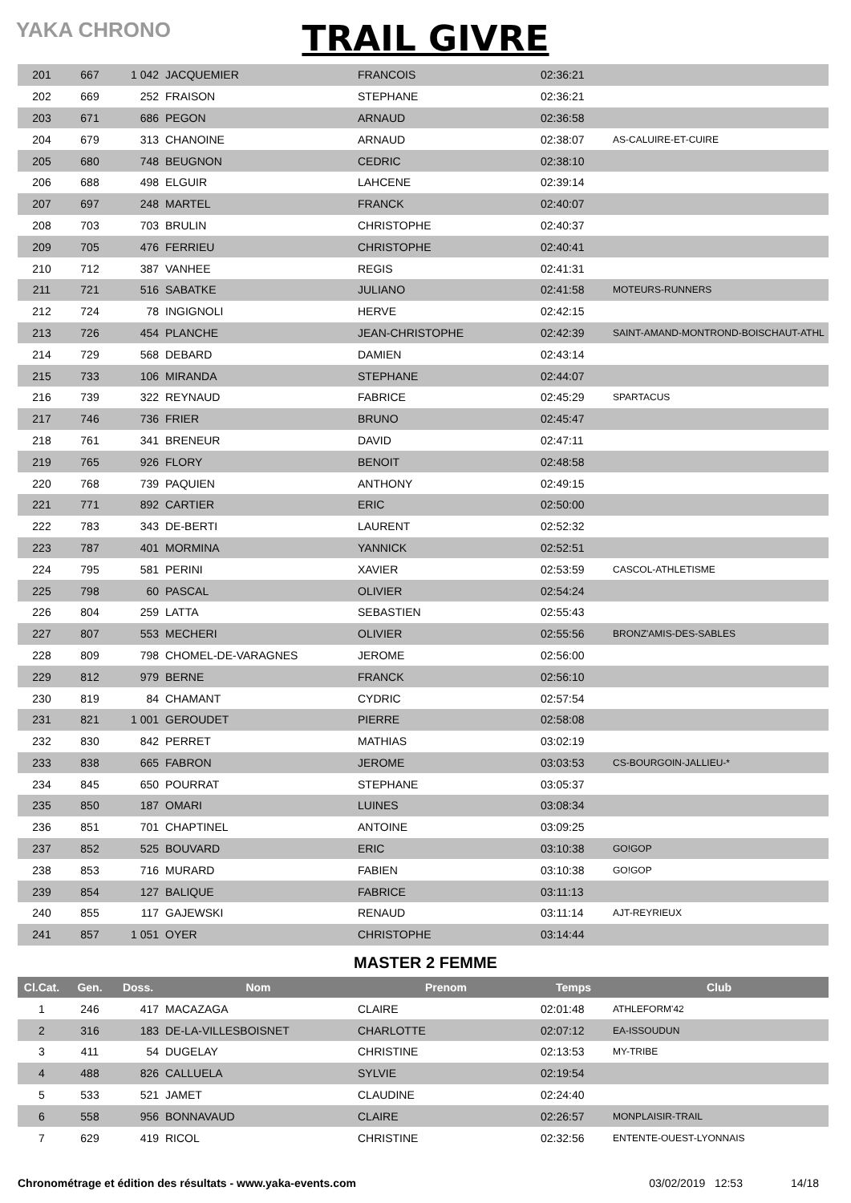YAKA CHRONO
TRAIL GIVRE
| 201 | 667 | 1 042 | JACQUEMIER | FRANCOIS | 02:36:21 | |
| 202 | 669 | 252 | FRAISON | STEPHANE | 02:36:21 | |
| 203 | 671 | 686 | PEGON | ARNAUD | 02:36:58 | |
| 204 | 679 | 313 | CHANOINE | ARNAUD | 02:38:07 | AS-CALUIRE-ET-CUIRE |
| 205 | 680 | 748 | BEUGNON | CEDRIC | 02:38:10 | |
| 206 | 688 | 498 | ELGUIR | LAHCENE | 02:39:14 | |
| 207 | 697 | 248 | MARTEL | FRANCK | 02:40:07 | |
| 208 | 703 | 703 | BRULIN | CHRISTOPHE | 02:40:37 | |
| 209 | 705 | 476 | FERRIEU | CHRISTOPHE | 02:40:41 | |
| 210 | 712 | 387 | VANHEE | REGIS | 02:41:31 | |
| 211 | 721 | 516 | SABATKE | JULIANO | 02:41:58 | MOTEURS-RUNNERS |
| 212 | 724 | 78 | INGIGNOLI | HERVE | 02:42:15 | |
| 213 | 726 | 454 | PLANCHE | JEAN-CHRISTOPHE | 02:42:39 | SAINT-AMAND-MONTROND-BOISCHAUT-ATHL |
| 214 | 729 | 568 | DEBARD | DAMIEN | 02:43:14 | |
| 215 | 733 | 106 | MIRANDA | STEPHANE | 02:44:07 | |
| 216 | 739 | 322 | REYNAUD | FABRICE | 02:45:29 | SPARTACUS |
| 217 | 746 | 736 | FRIER | BRUNO | 02:45:47 | |
| 218 | 761 | 341 | BRENEUR | DAVID | 02:47:11 | |
| 219 | 765 | 926 | FLORY | BENOIT | 02:48:58 | |
| 220 | 768 | 739 | PAQUIEN | ANTHONY | 02:49:15 | |
| 221 | 771 | 892 | CARTIER | ERIC | 02:50:00 | |
| 222 | 783 | 343 | DE-BERTI | LAURENT | 02:52:32 | |
| 223 | 787 | 401 | MORMINA | YANNICK | 02:52:51 | |
| 224 | 795 | 581 | PERINI | XAVIER | 02:53:59 | CASCOL-ATHLETISME |
| 225 | 798 | 60 | PASCAL | OLIVIER | 02:54:24 | |
| 226 | 804 | 259 | LATTA | SEBASTIEN | 02:55:43 | |
| 227 | 807 | 553 | MECHERI | OLIVIER | 02:55:56 | BRONZ'AMIS-DES-SABLES |
| 228 | 809 | 798 | CHOMEL-DE-VARAGNES | JEROME | 02:56:00 | |
| 229 | 812 | 979 | BERNE | FRANCK | 02:56:10 | |
| 230 | 819 | 84 | CHAMANT | CYDRIC | 02:57:54 | |
| 231 | 821 | 1 001 | GEROUDET | PIERRE | 02:58:08 | |
| 232 | 830 | 842 | PERRET | MATHIAS | 03:02:19 | |
| 233 | 838 | 665 | FABRON | JEROME | 03:03:53 | CS-BOURGOIN-JALLIEU-* |
| 234 | 845 | 650 | POURRAT | STEPHANE | 03:05:37 | |
| 235 | 850 | 187 | OMARI | LUINES | 03:08:34 | |
| 236 | 851 | 701 | CHAPTINEL | ANTOINE | 03:09:25 | |
| 237 | 852 | 525 | BOUVARD | ERIC | 03:10:38 | GO!GOP |
| 238 | 853 | 716 | MURARD | FABIEN | 03:10:38 | GO!GOP |
| 239 | 854 | 127 | BALIQUE | FABRICE | 03:11:13 | |
| 240 | 855 | 117 | GAJEWSKI | RENAUD | 03:11:14 | AJT-REYRIEUX |
| 241 | 857 | 1 051 | OYER | CHRISTOPHE | 03:14:44 | |
MASTER 2 FEMME
| Cl.Cat. | Gen. | Doss. | Nom | Prenom | Temps | Club |
| --- | --- | --- | --- | --- | --- | --- |
| 1 | 246 | 417 | MACAZAGA | CLAIRE | 02:01:48 | ATHLEFORM'42 |
| 2 | 316 | 183 | DE-LA-VILLESBOISNET | CHARLOTTE | 02:07:12 | EA-ISSOUDUN |
| 3 | 411 | 54 | DUGELAY | CHRISTINE | 02:13:53 | MY-TRIBE |
| 4 | 488 | 826 | CALLUELA | SYLVIE | 02:19:54 | |
| 5 | 533 | 521 | JAMET | CLAUDINE | 02:24:40 | |
| 6 | 558 | 956 | BONNAVAUD | CLAIRE | 02:26:57 | MONPLAISIR-TRAIL |
| 7 | 629 | 419 | RICOL | CHRISTINE | 02:32:56 | ENTENTE-OUEST-LYONNAIS |
Chronométrage et édition des résultats - www.yaka-events.com 03/02/2019 12:53 14/18